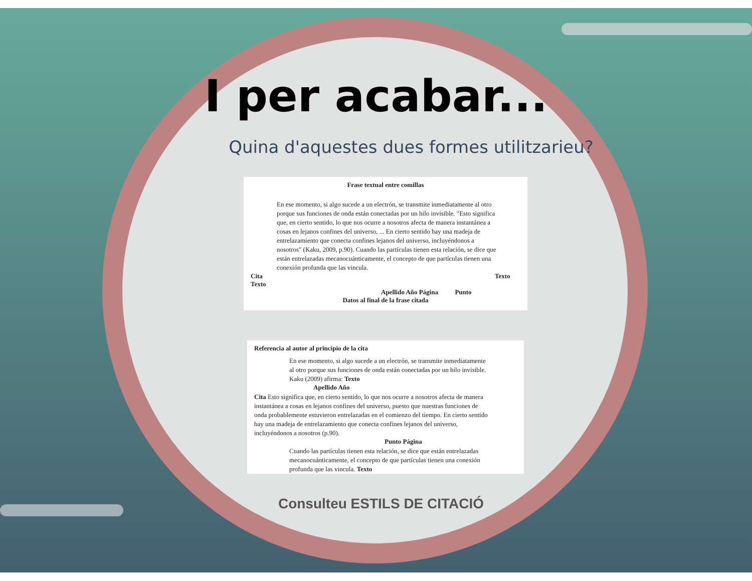I per acabar...
Quina d'aquestes dues formes utilitzarieu?
Frase textual entre comillas
En ese momento, si algo sucede a un electrón, se transmite inmediatamente al otro porque sus funciones de onda están conectadas por un hilo invisible. "Esto significa que, en cierto sentido, lo que nos ocurre a nosotros afecta de manera instantánea a cosas en lejanos confines del universo, ... En cierto sentido hay una madeja de entrelazamiento que conecta confines lejanos del universo, incluyéndonos a nosotros" (Kaku, 2009, p.90). Cuando las partículas tienen esta relación, se dice que están entrelazadas mecanocuánticamente, el concepto de que partículas tienen una conexión profunda que las vincula.
Cita Texto Texto
Apellido Año Página Punto
Datos al final de la frase citada
Referencia al autor al principio de la cita
En ese momento, si algo sucede a un electrón, se transmite inmediatamente al otro porque sus funciones de onda están conectadas por un hilo invisible. Kaku (2009) afirma: Texto
Apellido Año
Cita Esto significa que, en cierto sentido, lo que nos ocurre a nosotros afecta de manera instantánea a cosas en lejanos confines del universo, puesto que nuestras funciones de onda probablemente estuvieron entrelazadas en el comienzo del tiempo. En cierto sentido hay una madeja de entrelazamiento que conecta confines lejanos del universo, incluyéndonos a nosotros (p.90).
Punto Página
Cuando las partículas tienen esta relación, se dice que están entrelazadas mecanocuánticamente, el concepto de que partículas tienen una conexión profunda que las vincula. Texto
Consulteu ESTILS DE CITACIÓ